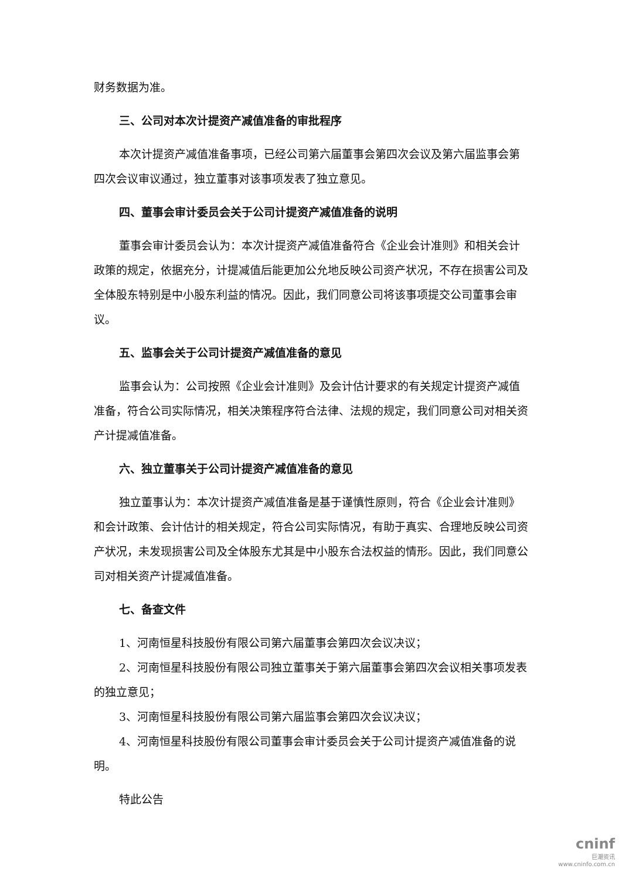财务数据为准。
三、公司对本次计提资产减值准备的审批程序
本次计提资产减值准备事项，已经公司第六届董事会第四次会议及第六届监事会第四次会议审议通过，独立董事对该事项发表了独立意见。
四、董事会审计委员会关于公司计提资产减值准备的说明
董事会审计委员会认为：本次计提资产减值准备符合《企业会计准则》和相关会计政策的规定，依据充分，计提减值后能更加公允地反映公司资产状况，不存在损害公司及全体股东特别是中小股东利益的情况。因此，我们同意公司将该事项提交公司董事会审议。
五、监事会关于公司计提资产减值准备的意见
监事会认为：公司按照《企业会计准则》及会计估计要求的有关规定计提资产减值准备，符合公司实际情况，相关决策程序符合法律、法规的规定，我们同意公司对相关资产计提减值准备。
六、独立董事关于公司计提资产减值准备的意见
独立董事认为：本次计提资产减值准备是基于谨慎性原则，符合《企业会计准则》和会计政策、会计估计的相关规定，符合公司实际情况，有助于真实、合理地反映公司资产状况，未发现损害公司及全体股东尤其是中小股东合法权益的情形。因此，我们同意公司对相关资产计提减值准备。
七、备查文件
1、河南恒星科技股份有限公司第六届董事会第四次会议决议；
2、河南恒星科技股份有限公司独立董事关于第六届董事会第四次会议相关事项发表的独立意见；
3、河南恒星科技股份有限公司第六届监事会第四次会议决议；
4、河南恒星科技股份有限公司董事会审计委员会关于公司计提资产减值准备的说明。
特此公告
cninf
巨潮资讯
www.cninfo.com.cn